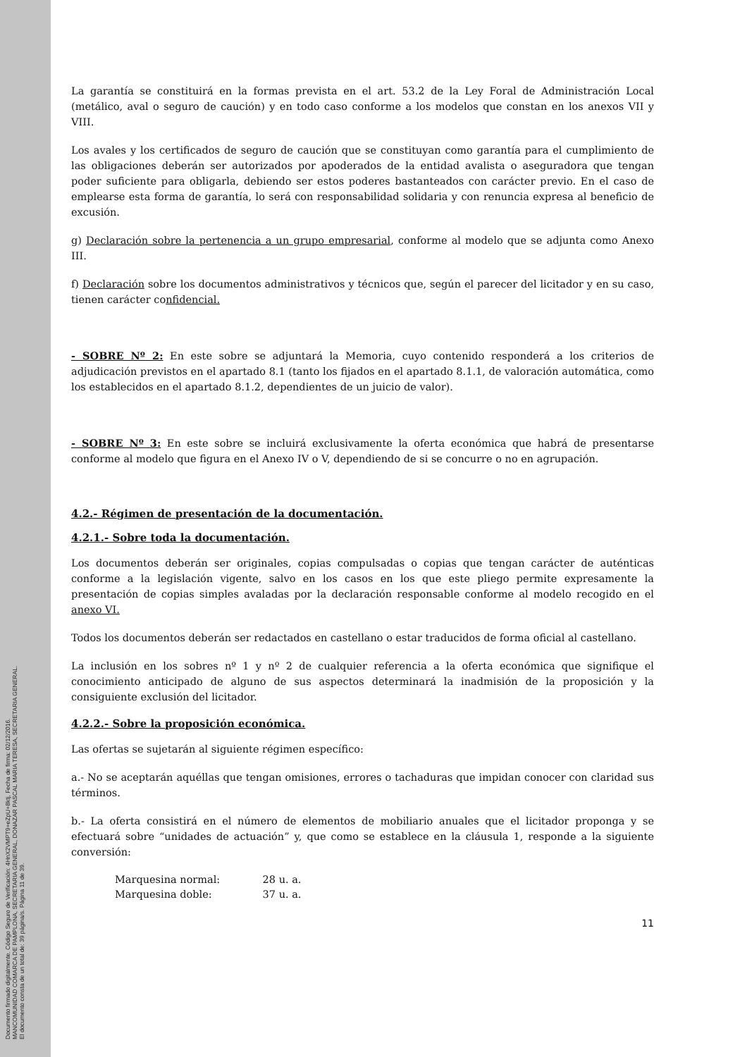Documento firmado digitalmente. Código Seguro de Verificación: 4HnX2VMPT9+eZpU+8ktj, Fecha de firma: 02/12/2016.
MANCOMUNIDAD COMARCA DE PAMPLONA, SECRETARIA GENERAL, DONAZAR PASCAL MARIA TERESA, SECRETARIA GENERAL.
El documento consta de un total de: 39 página/s. Página 11 de 39.
La garantía se constituirá en la formas prevista en el art. 53.2 de la Ley Foral de Administración Local (metálico, aval o seguro de caución) y en todo caso conforme a los modelos que constan en los anexos VII y VIII.
Los avales y los certificados de seguro de caución que se constituyan como garantía para el cumplimiento de las obligaciones deberán ser autorizados por apoderados de la entidad avalista o aseguradora que tengan poder suficiente para obligarla, debiendo ser estos poderes bastanteados con carácter previo. En el caso de emplearse esta forma de garantía, lo será con responsabilidad solidaria y con renuncia expresa al beneficio de excusión.
g) Declaración sobre la pertenencia a un grupo empresarial, conforme al modelo que se adjunta como Anexo III.
f) Declaración sobre los documentos administrativos y técnicos que, según el parecer del licitador y en su caso, tienen carácter confidencial.
- SOBRE Nº 2: En este sobre se adjuntará la Memoria, cuyo contenido responderá a los criterios de adjudicación previstos en el apartado 8.1 (tanto los fijados en el apartado 8.1.1, de valoración automática, como los establecidos en el apartado 8.1.2, dependientes de un juicio de valor).
- SOBRE Nº 3: En este sobre se incluirá exclusivamente la oferta económica que habrá de presentarse conforme al modelo que figura en el Anexo IV o V, dependiendo de si se concurre o no en agrupación.
4.2.- Régimen de presentación de la documentación.
4.2.1.- Sobre toda la documentación.
Los documentos deberán ser originales, copias compulsadas o copias que tengan carácter de auténticas conforme a la legislación vigente, salvo en los casos en los que este pliego permite expresamente la presentación de copias simples avaladas por la declaración responsable conforme al modelo recogido en el anexo VI.
Todos los documentos deberán ser redactados en castellano o estar traducidos de forma oficial al castellano.
La inclusión en los sobres nº 1 y nº 2 de cualquier referencia a la oferta económica que signifique el conocimiento anticipado de alguno de sus aspectos determinará la inadmisión de la proposición y la consiguiente exclusión del licitador.
4.2.2.- Sobre la proposición económica.
Las ofertas se sujetarán al siguiente régimen específico:
a.- No se aceptarán aquéllas que tengan omisiones, errores o tachaduras que impidan conocer con claridad sus términos.
b.- La oferta consistirá en el número de elementos de mobiliario anuales que el licitador proponga y se efectuará sobre “unidades de actuación” y, que como se establece en la cláusula 1, responde a la siguiente conversión:
Marquesina normal: 28 u. a.
Marquesina doble: 37 u. a.
11